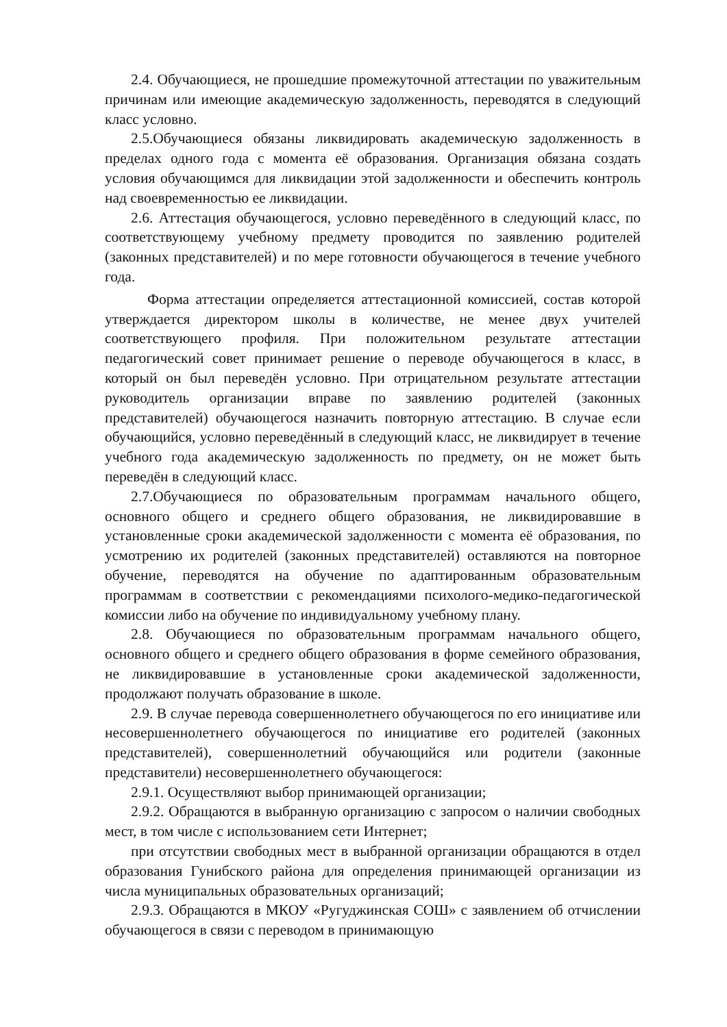2.4. Обучающиеся, не прошедшие промежуточной аттестации по уважительным причинам или имеющие академическую задолженность, переводятся в следующий класс условно.
2.5.Обучающиеся обязаны ликвидировать академическую задолженность в пределах одного года с момента её образования. Организация обязана создать условия обучающимся для ликвидации этой задолженности и обеспечить контроль над своевременностью ее ликвидации.
2.6. Аттестация обучающегося, условно переведённого в следующий класс, по соответствующему учебному предмету проводится по заявлению родителей (законных представителей) и по мере готовности обучающегося в течение учебного года.
Форма аттестации определяется аттестационной комиссией, состав которой утверждается директором школы в количестве, не менее двух учителей соответствующего профиля. При положительном результате аттестации педагогический совет принимает решение о переводе обучающегося в класс, в который он был переведён условно. При отрицательном результате аттестации руководитель организации вправе по заявлению родителей (законных представителей) обучающегося назначить повторную аттестацию. В случае если обучающийся, условно переведённый в следующий класс, не ликвидирует в течение учебного года академическую задолженность по предмету, он не может быть переведён в следующий класс.
2.7.Обучающиеся по образовательным программам начального общего, основного общего и среднего общего образования, не ликвидировавшие в установленные сроки академической задолженности с момента её образования, по усмотрению их родителей (законных представителей) оставляются на повторное обучение, переводятся на обучение по адаптированным образовательным программам в соответствии с рекомендациями психолого-медико-педагогической комиссии либо на обучение по индивидуальному учебному плану.
2.8. Обучающиеся по образовательным программам начального общего, основного общего и среднего общего образования в форме семейного образования, не ликвидировавшие в установленные сроки академической задолженности, продолжают получать образование в школе.
2.9. В случае перевода совершеннолетнего обучающегося по его инициативе или несовершеннолетнего обучающегося по инициативе его родителей (законных представителей), совершеннолетний обучающийся или родители (законные представители) несовершеннолетнего обучающегося:
2.9.1. Осуществляют выбор принимающей организации;
2.9.2. Обращаются в выбранную организацию с запросом о наличии свободных мест, в том числе с использованием сети Интернет;
при отсутствии свободных мест в выбранной организации обращаются в отдел образования Гунибского района для определения принимающей организации из числа муниципальных образовательных организаций;
2.9.3. Обращаются в МКОУ «Ругуджинская СОШ» с заявлением об отчислении обучающегося в связи с переводом в принимающую